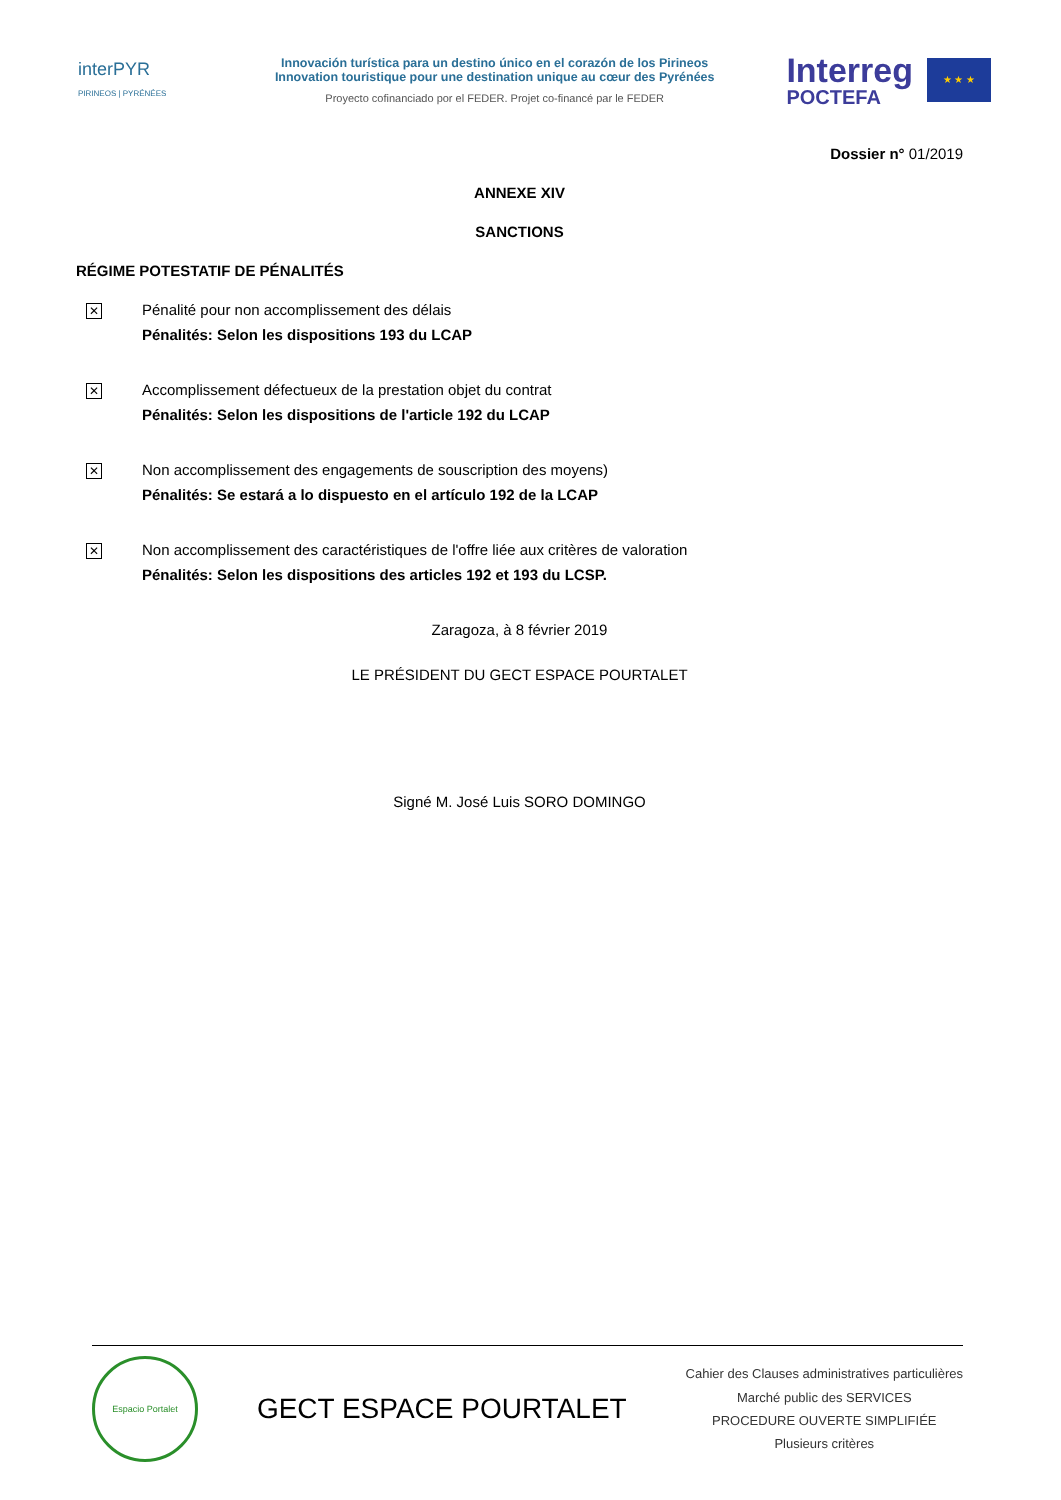interPYR
PIRINEOS | PYRÉNÉES
Innovación turística para un destino único en el corazón de los Pirineos
Innovation touristique pour une destination unique au cœur des Pyrénées
Proyecto cofinanciado por el FEDER. Projet co-financé par le FEDER
Interreg
POCTEFA
★ ★ ★
Dossier n° 01/2019
ANNEXE XIV
SANCTIONS
RÉGIME POTESTATIF DE PÉNALITÉS
✕
Pénalité pour non accomplissement des délais
Pénalités: Selon les dispositions 193 du LCAP
✕
Accomplissement défectueux de la prestation objet du contrat
Pénalités: Selon les dispositions de l'article 192 du LCAP
✕
Non accomplissement des engagements de souscription des moyens)
Pénalités: Se estará a lo dispuesto en el artículo 192 de la LCAP
✕
Non accomplissement des caractéristiques de l'offre liée aux critères de valoration
Pénalités: Selon les dispositions des articles 192 et 193 du LCSP.
Zaragoza, à 8 février 2019
LE PRÉSIDENT DU GECT ESPACE POURTALET
Signé M. José Luis SORO DOMINGO
Espacio Portalet
GECT ESPACE POURTALET
Cahier des Clauses administratives particulières
Marché public des SERVICES
PROCEDURE OUVERTE SIMPLIFIÉE
Plusieurs critères